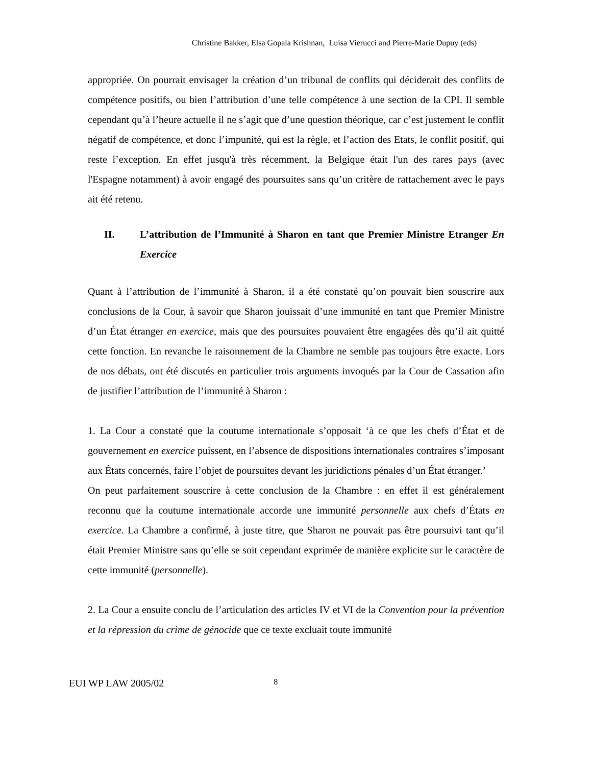Christine Bakker, Elsa Gopala Krishnan, Luisa Vierucci and Pierre-Marie Dupuy (eds)
appropriée. On pourrait envisager la création d’un tribunal de conflits qui déciderait des conflits de compétence positifs, ou bien l’attribution d’une telle compétence à une section de la CPI. Il semble cependant qu’à l’heure actuelle il ne s’agit que d’une question théorique, car c’est justement le conflit négatif de compétence, et donc l’impunité, qui est la règle, et l’action des Etats, le conflit positif, qui reste l’exception. En effet jusqu'à très récemment, la Belgique était l'un des rares pays (avec l'Espagne notamment) à avoir engagé des poursuites sans qu’un critère de rattachement avec le pays ait été retenu.
II. L’attribution de l’Immunité à Sharon en tant que Premier Ministre Etranger En Exercice
Quant à l’attribution de l’immunité à Sharon, il a été constaté qu’on pouvait bien souscrire aux conclusions de la Cour, à savoir que Sharon jouissait d’une immunité en tant que Premier Ministre d’un État étranger en exercice, mais que des poursuites pouvaient être engagées dès qu’il ait quitté cette fonction. En revanche le raisonnement de la Chambre ne semble pas toujours être exacte. Lors de nos débats, ont été discutés en particulier trois arguments invoqués par la Cour de Cassation afin de justifier l’attribution de l’immunité à Sharon :
1. La Cour a constaté que la coutume internationale s’opposait ‘à ce que les chefs d’État et de gouvernement en exercice puissent, en l’absence de dispositions internationales contraires s’imposant aux États concernés, faire l’objet de poursuites devant les juridictions pénales d’un État étranger.’
On peut parfaitement souscrire à cette conclusion de la Chambre : en effet il est généralement reconnu que la coutume internationale accorde une immunité personnelle aux chefs d’États en exercice. La Chambre a confirmé, à juste titre, que Sharon ne pouvait pas être poursuivi tant qu’il était Premier Ministre sans qu’elle se soit cependant exprimée de manière explicite sur le caractère de cette immunité (personnelle).
2. La Cour a ensuite conclu de l’articulation des articles IV et VI de la Convention pour la prévention et la répression du crime de génocide que ce texte excluait toute immunité
EUI WP LAW 2005/02 8